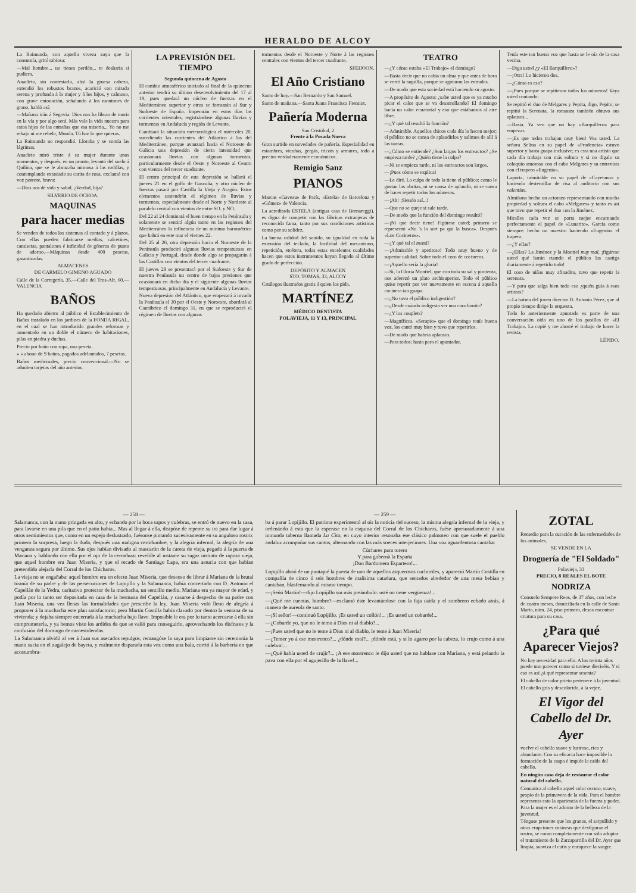HERALDO DE ALCOY
La Raimunda, con aquella viveza suya que la consumía, gritó rabiosa:
—Mal hombre... no tienes perdón... te desharía si pudiera.
Anacleto, sin contestarla, alzó la gruesa cabeza, extendió los robustos brazos, acarició con mirada serena y profunda á la mujer y á los hijos, y calmoso, con grave entonación, señalando á los montones de grano, habló así:
—Mañana irán á Segovia. Dios nos ha librao de morir en la vía y por algo será. Más vale la vida nuestra para estos hijos de las entrañas que esa miseria... Yo no me rebajo ni me rebelo, Munda. Tú haz lo que quieras.
La Raimunda no respondió. Lloraba y se comía las lágrimas.
Anacleto miró triste á su mujer durante unos momentos, y después, en un pronto, levantó del suelo á Quilina, que se le abrazaba mimosa á las rodillas, y contemplando extasiado su carita de rosa, exclamó con voz potente, brava:
—Dios nos dé vida y salud. ¿Verdad, hija?
SILVERIO DE OCHOA.
MAQUINAS
para hacer medias
Se venden de todos los sistemas al contado y á plazos. Con ellas pueden fabricarse medias, calcetines, camisetas, pantalones é infinidad de géneros de punto de adorno.—Máquinas desde 400 pesetas, garantizadas.
ALMACENES
DE CARMELO GIMENO AGUADO
Calle de la Corregería, 35.—Calle del Tros-Alt, 60.—VALENCIA
BAÑOS
Ha quedado abierto al público el Establecimiento de Baños instalado en los jardines de la FONDA RIGAL, en el cual se han introducido grandes reformas y aumentado en un doble el número de habitaciones, pilas en piedra y duchas.
Precio por baño con ropa, una peseta.
» » abono de 9 baños, pagados adelantados, 7 pesetas.
Baños medicinales, precio convencional.—No se admiten tarjetas del año anterior.
LA PREVISIÓN DEL TIEMPO
Segunda quincena de Agosto
El cambio atmosférico iniciado al final de la quincena anterior tendrá su último desenvolvimiento del 17 al 19, pues quedará un núcleo de fuerzas en el Mediterráneo superior y otros se formarán al Sur y Sudoeste de España. Imperarán en estos días las corrientes orientales, registrándose algunas lluvias y tormentas en Andalucía y región de Levante.
Cambiará la situación meteorológica el miércoles 20, sucediendo las corrientes del Atlántico á las del Mediterráneo, porque avanzará hacia el Noroeste de Galicia una depresión de cierta intensidad que ocasionará lluvias con algunas tormentas, particularmente desde el Oeste y Noroeste al Centro con vientos del tercer cuadrante.
El centro principal de esta depresión se hallará el jueves 21 en el golfo de Gascuña, y otro núcleo de fuerzas pasará por Castilla la Vieja y Aragón. Estos elementos sostendrán el régimen de lluvias y tormentas, especialmente desde el Norte y Nordeste al paralelo central con vientos de entre SO. y NO.
Del 22 al 24 dominará el buen tiempo en la Península y solamente se sentirá algún tanto en las regiones del Mediterráneo la influencia de un mínimo barométrico que habrá en este mar el viernes 22.
Del 25 al 26, otra depresión hacia el Noroeste de la Península producirá algunas lluvias tempestuosas en Galicia y Portugal, desde donde algo se propagarán á las Castillas con vientos del tercer cuadrante.
El jueves 28 se presentará por el Sudoeste y Sur de nuestra Península un centro de bajas presiones que ocasionará en dicho día y el siguiente algunas lluvias tempestuosas, principalmente en Andalucía y Levante.
Nueva depresión del Atlántico, que empezará á invadir la Península el 30 por el Oeste y Noroeste, abordará al Cantábrico el domingo 31, en que se reproducirá el régimen de lluvias con algunas
tormentas desde el Noroeste y Norte á las regiones centrales con vientos del tercer cuadrante.
SFEIJOON.
El Año Cristiano
Santo de hoy.—San Bernardo y San Samuel.
Santo de mañana.—Santa Juana Francisca Fremiot.
Pañería Moderna
San Cristóbal, 2
Frente á la Posada Nueva
Gran surtido en novedades de pañería. Especialidad en estambres, vicuñas, gergás, tricots y armures, todo á precios verdaderamente económicos.
Remigio Sanz
PIANOS
Marcas «Gaveau» de París, «Estela» de Barcelona y «Gómez» de Valencia.
La acreditada ESTELA (antigua casa de Bernareggi), es digna de competir con las fábricas extranjeras de reconocida fama, tanto por sus condiciones artísticas como por su solidez.
La buena calidad del sonido, su igualdad en toda la extensión del teclado, la facilidad del mecanismo, repetición, etcétera, todas estas excelentes cualidades hacen que estos instrumentos hayan llegado al último grado de perfección.
DEPÓSITO Y ALMACEN
STO. TOMAS, 33, ALCOY
Catálogos ilustrados gratis á quien los pida.
MARTÍNEZ
MÉDICO DENTISTA
POLAVIEJA, 11 Y 13, PRINCIPAL
TEATRO
—¿Y cómo estaba «El Trabajo» el domingo?
—Basta decir que no cabía un alma y que antes de hora se cerró la taquilla, porque se agotaron las entradas.
—De modo que esta sociedad está haciendo su agosto.
—A propósito de Agosto: ¿sabe usted que es ya mucho picar el calor que se va desarrollando? El domingo hacía un calor ecuatorial y eso que estábamos al aire libre.
—¿Y qué tal resultó la función?
—Admirable. Aquellos chicos cada día lo hacen mejor; el público no se cansa de aplaudirlos y salimos de allí á las tantas.
—¿Cómo se entiende? ¿Son largos los entreactos? ¿Se empieza tarde? ¿Quién tiene la culpa?
—Ni se empieza tarde, ni los entreactos son largos.
—¡Pues cómo se explica!
—Le diré. La culpa de todo la tiene el público; como le gustan las obritas, ni se cansa de aplaudir, ni se cansa de hacer repetir todos los números.
—¡Ah! ¡Siendo así...!
—Que no se queje si sale tarde.
—De modo que la función del domingo resultó?
—¡Ni que decir tiene! Figúrese usted; primero se representó «No 's la sort pa qui la busca». Después «Los Cocineros».
—¿Y qué tal el menú?
—¡Admirable y apetitoso! Todo muy bueno y de superior calidad. Sobre todo el coro de cocineros.
—¡Aquello sería la gloria!
—Sí, la Gloria Montiel, que con toda su sal y pimienta, nos aderezó un plato archisuperior. Todo el público quiso repetir por ver nuevamente en escena á aquella cocinera tan guapa.
—¿No tuvo el público indigestión?
—¿Desde cuándo indigesta ver una cara bonita?
—¿Y los couplets?
—Magníficos. «Serapio» que el domingo tenía buena voz, los cantó muy bien y tuvo que repetirlos.
—De modo que habría aplausos.
—Para todos: hasta para el apuntador.
Tenía este tan buena voz que hasta se le oía de la casa vecina.
—Diga usted ¿y «El Barquillero»?
—¡Otra! Lo hicieron dos.
—¿Cómo es eso?
—¡Pues porque se repitieron todos los números! Vaya usted contando:
Se repitió el duo de Melgares y Pepita, digo, Pepito; se repitió la Serenata, la romanza también obtuvo sus aplausos...
—Basta. Ya veo que no hay «Barquillero» para empezar.
—¡Es que todos trabajan muy bien! Vea usted. La señora Selina en su papel de «Prudencia» estuvo superior y hasta guapa inclusive; es esta una artista que cada día trabaja con más soltura y si no dígalo su coloquio amoroso con el cabo Melgares y su entrevista con el trapero «Eugenio».
Laporta, inimitable en su papel de «Cayetano» y haciendo desternillar de risa al auditorio con sus valentías.
Almiñana hecho un actorazo representando con mucha propiedad y soltura el cabo «Melgares» y tanto es así que tuvo que repetir el duo con la Jiménez.
Miralles cada vez se porta mejor encarnando perfectamente el papel de «Lunarito». García como siempre: hecho un maestro haciendo «Eugenio» el trapero.
—¿Y ellas?
—¿Ellas? La Jiménez y la Montiel muy mal, ¡figúrese usted qué harán cuando el público las castiga diariamente á repetirlo todo!
El coro de niñas muy afinadito, tuvo que repetir la serenata.
—Y para que salga bien todo eso ¿quién guía á esos artistas?
—La batuta del joven director D. Antonio Pérez, que al propio tiempo dirige la orquesta.
Todo lo anteriormente apuntado es parte de una conversación oída en uno de los pasillos de «El Trabajo». La copié y me ahorré el trabajo de hacer la revista.
LÉPIDO.
— 258 —
Salamanca, con la mano pringada en alto, y echando por la boca sapos y culebras, se entró de nuevo en la casa, para lavarse en una pila que en el patio había... Mas al llegar á ella, disipóse de repente su ira para dar lugar á otros sentimientos que, como en un espejo deslustrado, fuéronse pintando sucesivamente en su anguloso rostro: primero la sorpresa, luego la duda, después una maligna certidumbre, y la alegría infernal, la alegría de una venganza segura por último. Sus ojos habían divisado al mascarón de la careta de vieja, pegado á la puerta de Mariana y hablando con ella por el ojo de la cerradura: revelóle al instante su sagaz instinto de raposa vieja, que aquel hombre era Juan Miseria, y que el recado de Santiago Lapa, era una astucia con que habían pretendido alejarla del Corral de los Chícharos.
La vieja no se engañaba: aquel hombre era en efecto Juan Miseria, que deseoso de librar á Mariana de la brutal tiranía de su padre y de las persecuciones de Lopijillo y la Salamanca, había concertado con D. Antonio el Capellán de la Yedra, caritativo protector de la muchacha, un sencillo medio. Mariana era ya mayor de edad, y podía por lo tanto ser depositada en casa de la hermana del Capellán, y casarse á despecho de su padre con Juan Miseria, una vez llenas las formalidades que prescribe la ley. Juan Miseria voló lleno de alegría á proponer á la muchacha este plan satisfactorio; pero Martín Costilla había clavado por dentro la ventana de su vivienda; y dejaba siempre encerrada á la muchacha bajo llave. Imposible le era por lo tanto acercarse á ella sin comprometerla, y ya hemos visto los ardides de que se valió para conseguirlo, aprovechando los disfraces y la confusión del domingo de carnestolendas.
La Salamanca olvidó al ver á Juan sus asecados repulgos, remangóse la saya para limpiarse sin ceremonia la mano sucia en el zagalejo de bayeta, y realmente disparada esta vez como una bala, corrió á la barbería en que acostumbra-
— 259 —
ba á parar Lopijillo. El patriota experimentó al oir la noticia del suceso, la misma alegría infernal de la vieja, y ordenándo á esta que la esperase en la esquina del Corral de los Chícharos, fuése apresuradamente á una inmunda taberna llamada La Cita, en cuyo interior resonaba ese clásico palmoteo con que suele el pueblo andaluz acompañar sus cantos, alternando con las más soeces interjeciones. Una voz aguardentosa cantaba:
Cúchares para torero
Y para gobernà la España
¡Don Bardomero Espartero!...
Lopijillo abrió de un puntapié la puerta de uno de aquellos asquerosos cuchitriles, y apareció Martín Costilla en compañía de cinco ó seis hombres de malísima catadura, que sentados alrededor de una mesa bebían y cantaban, blasfemando al mismo tiempo.
—¡Señó Martín!—dijo Lopijillo sin más preámbulo: usté no tiene vergüenza!...
—¿Qué me cuentas, hombre?—exclamó éste levantándose con la faja caída y el sombrero echado atrás, á manera de aureola de santo.
—¡Sí señor!—continuó Lopijillo. ¡Es usted un collón!... ¡Es usted un cobarde!...
—¿Cobarde yo, que no le temo á Dios ni al diablo?...
—¡Pues usted que no le teme á Dios ni al diablo, le teme á Juan Miseria!
—¿Temer yo á ese mostrenco?... ¿dónde está?... ¡dónde está, y si lo agarro por la cabeza, lo crujo como á una culebra!...
—¿Qué había usted de crujir?... ¡A ese mostrenco le dijo usted que no hablase con Mariana, y está pelando la pava con ella por el agujerillo de la llave!...
ZOTAL
Remedio para la curación de las enfermedades de los animales.
SE VENDE EN LA
Droguería de "El Soldado"
Polavieja, 33
PRECIO, 8 REALES EL BOTE
NODRIZA
Consuelo Sempere Reos, de 37 años, con leche de cuatro meses, domiciliada en la calle de Santa María, núm. 24, piso primero, desea encontrar criatura para su casa.
¿Para qué Aparecer Viejos?
No hay necesidad para ello. A los treinta años puede uno parecer como si tuviese dieciséis. Y si eso es así ¿á qué representar sesenta?
El cabello de color prieto pertenece á la juventud.
El cabello gris y descolorido, á la vejez.
El Vigor del Cabello del Dr. Ayer
vuelve el cabello suave y lustroso, rico y abundante. Con su eficacia hace imposible la formación de la caspa é impide la caída del cabello.
En ningún caso deja de restaurar el color natural del cabello.
Comunica al cabello aquel color oscuro, suave, propio de la primavera de la vida. Para el hombre representa esto la apariencia de la fuerza y poder. Para la mujer es el adorno de la belleza de la juventud.
Téngase presente que los granos, el sarpullido y otras erupciones cutáneas que desfiguran el rostro, se curan completamente con sólo adoptar el tratamiento de la Zarzaparrilla del Dr. Ayer que limpia, suaviza el cutis y enriquece la sangre.